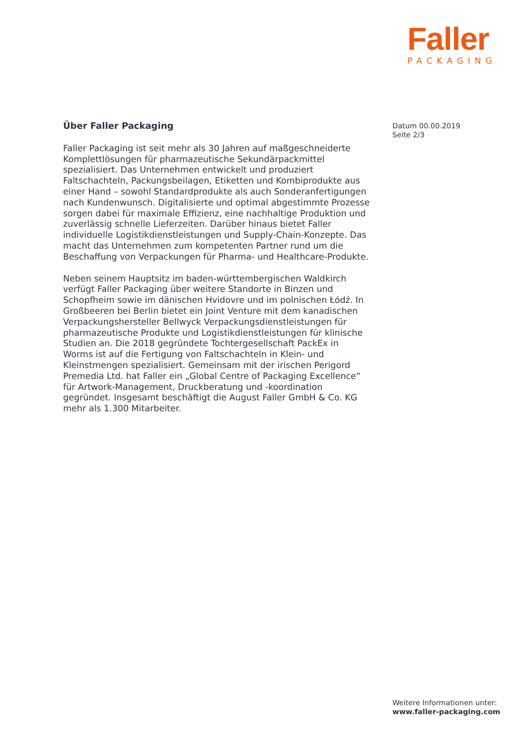Faller
PACKAGING
Über Faller Packaging
Faller Packaging ist seit mehr als 30 Jahren auf maßgeschneiderte Komplettlösungen für pharmazeutische Sekundärpackmittel spezialisiert. Das Unternehmen entwickelt und produziert Faltschachteln, Packungsbeilagen, Etiketten und Kombiprodukte aus einer Hand – sowohl Standardprodukte als auch Sonderanfertigungen nach Kundenwunsch. Digitalisierte und optimal abgestimmte Prozesse sorgen dabei für maximale Effizienz, eine nachhaltige Produktion und zuverlässig schnelle Lieferzeiten. Darüber hinaus bietet Faller individuelle Logistikdienstleistungen und Supply-Chain-Konzepte. Das macht das Unternehmen zum kompetenten Partner rund um die Beschaffung von Verpackungen für Pharma- und Healthcare-Produkte.
Neben seinem Hauptsitz im baden-württembergischen Waldkirch verfügt Faller Packaging über weitere Standorte in Binzen und Schopfheim sowie im dänischen Hvidovre und im polnischen Łódź. In Großbeeren bei Berlin bietet ein Joint Venture mit dem kanadischen Verpackungshersteller Bellwyck Verpackungsdienstleistungen für pharmazeutische Produkte und Logistikdienstleistungen für klinische Studien an. Die 2018 gegründete Tochtergesellschaft PackEx in Worms ist auf die Fertigung von Faltschachteln in Klein- und Kleinstmengen spezialisiert. Gemeinsam mit der irischen Perigord Premedia Ltd. hat Faller ein „Global Centre of Packaging Excellence“ für Artwork-Management, Druckberatung und -koordination gegründet. Insgesamt beschäftigt die August Faller GmbH & Co. KG mehr als 1.300 Mitarbeiter.
Datum 00.00.2019
Seite 2/3
Weitere Informationen unter:
www.faller-packaging.com